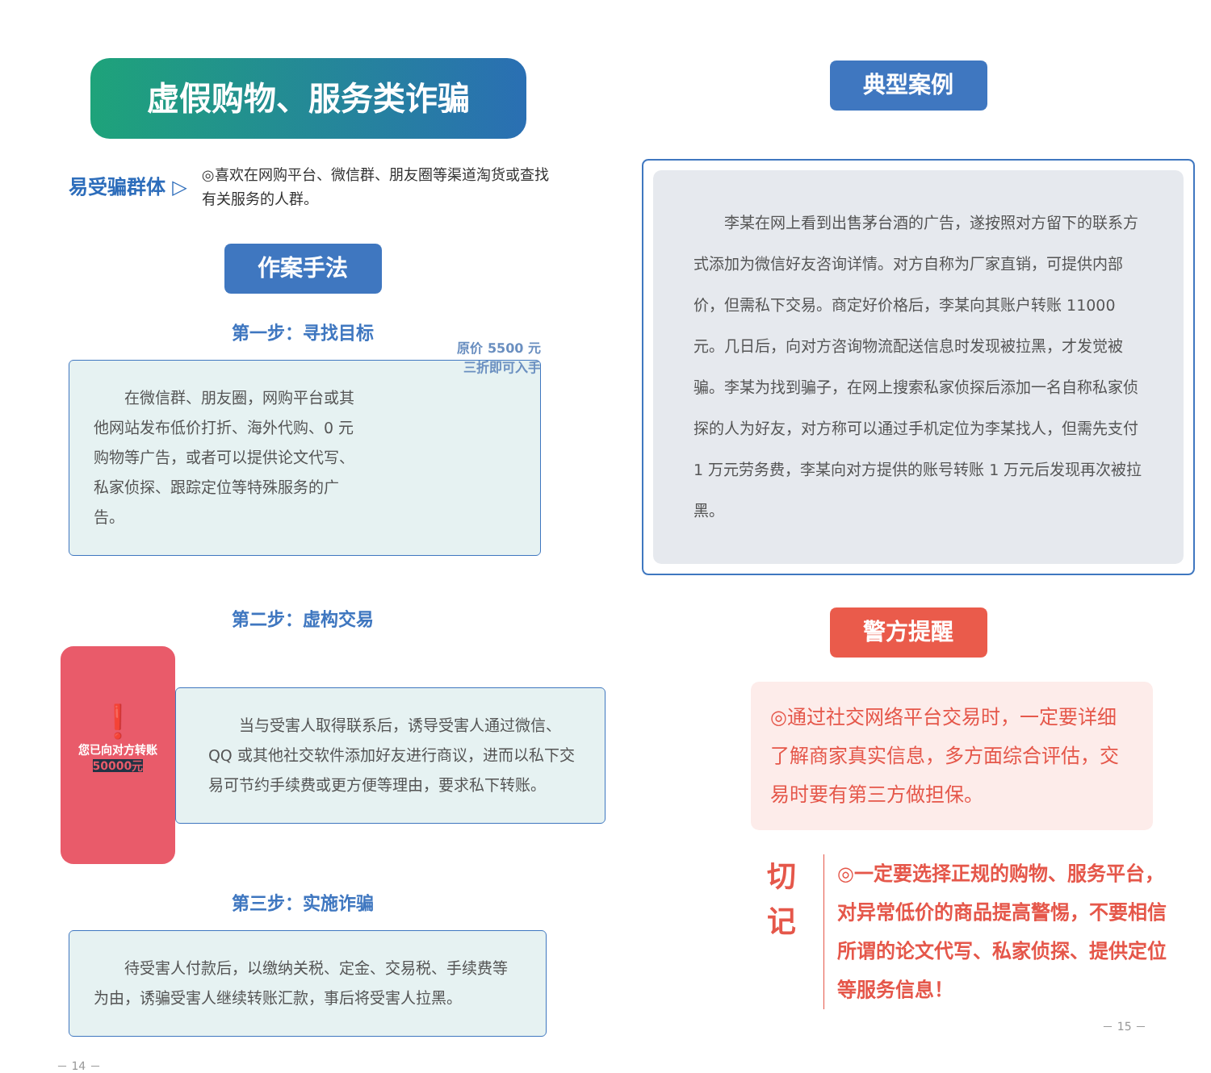虚假购物、服务类诈骗
易受骗群体 ▷
◎喜欢在网购平台、微信群、朋友圈等渠道淘货或查找有关服务的人群。
作案手法
第一步：寻找目标
原价 5500 元
三折即可入手
　　在微信群、朋友圈，网购平台或其他网站发布低价打折、海外代购、0 元购物等广告，或者可以提供论文代写、私家侦探、跟踪定位等特殊服务的广告。
第二步：虚构交易
❗
您已向对方转账
50000元
　　当与受害人取得联系后，诱导受害人通过微信、QQ 或其他社交软件添加好友进行商议，进而以私下交易可节约手续费或更方便等理由，要求私下转账。
第三步：实施诈骗
　　待受害人付款后，以缴纳关税、定金、交易税、手续费等为由，诱骗受害人继续转账汇款，事后将受害人拉黑。
－ 14 －
典型案例
　　李某在网上看到出售茅台酒的广告，遂按照对方留下的联系方式添加为微信好友咨询详情。对方自称为厂家直销，可提供内部价，但需私下交易。商定好价格后，李某向其账户转账 11000 元。几日后，向对方咨询物流配送信息时发现被拉黑，才发觉被骗。李某为找到骗子，在网上搜索私家侦探后添加一名自称私家侦探的人为好友，对方称可以通过手机定位为李某找人，但需先支付 1 万元劳务费，李某向对方提供的账号转账 1 万元后发现再次被拉黑。
警方提醒
◎通过社交网络平台交易时，一定要详细了解商家真实信息，多方面综合评估，交易时要有第三方做担保。
切
记
◎一定要选择正规的购物、服务平台，对异常低价的商品提高警惕，不要相信所谓的论文代写、私家侦探、提供定位等服务信息！
－ 15 －